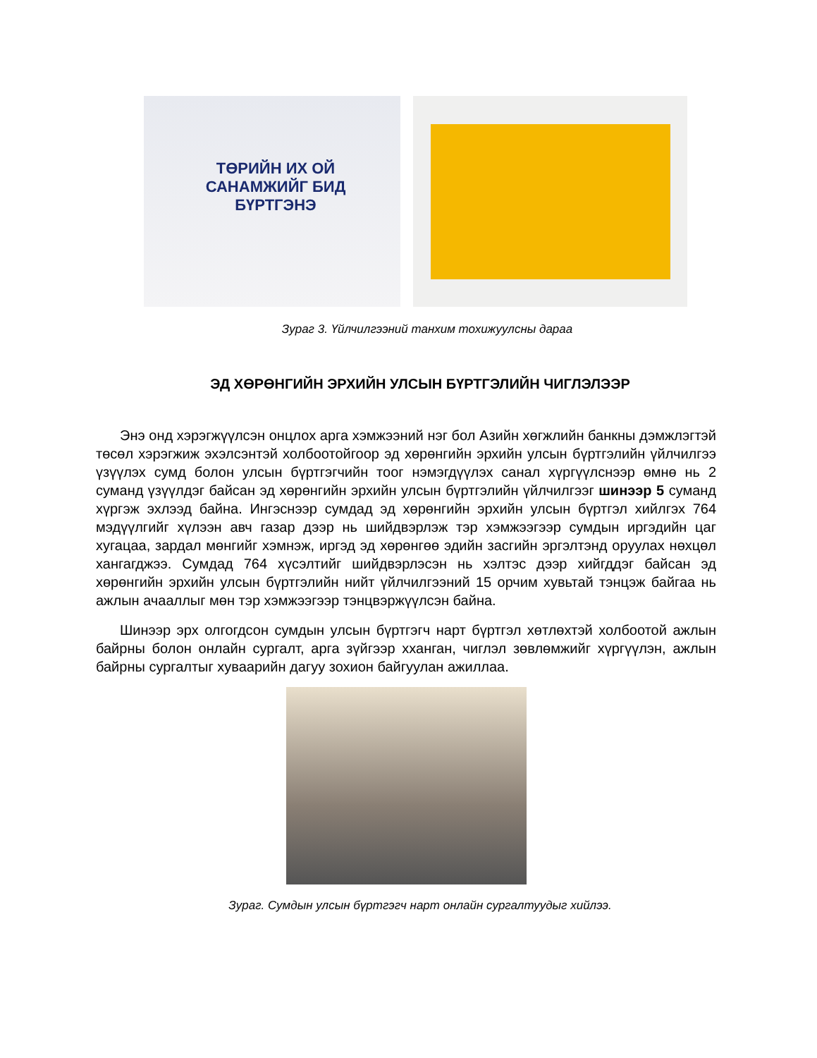ТӨРИЙН ИХ ОЙ САНАМЖИЙГ БИД БҮРТГЭНЭ
Зураг 3. Үйлчилгээний танхим тохижуулсны дараа
ЭД ХӨРӨНГИЙН ЭРХИЙН УЛСЫН БҮРТГЭЛИЙН ЧИГЛЭЛЭЭР
Энэ онд хэрэгжүүлсэн онцлох арга хэмжээний нэг бол Азийн хөгжлийн банкны дэмжлэгтэй төсөл хэрэгжиж эхэлсэнтэй холбоотойгоор эд хөрөнгийн эрхийн улсын бүртгэлийн үйлчилгээ үзүүлэх сумд болон улсын бүртгэгчийн тоог нэмэгдүүлэх санал хүргүүлснээр өмнө нь 2 суманд үзүүлдэг байсан эд хөрөнгийн эрхийн улсын бүртгэлийн үйлчилгээг шинээр 5 суманд хүргэж эхлээд байна. Ингэснээр сумдад эд хөрөнгийн эрхийн улсын бүртгэл хийлгэх 764 мэдүүлгийг хүлээн авч газар дээр нь шийдвэрлэж тэр хэмжээгээр сумдын иргэдийн цаг хугацаа, зардал мөнгийг хэмнэж, иргэд эд хөрөнгөө эдийн засгийн эргэлтэнд оруулах нөхцөл хангагджээ. Сумдад 764 хүсэлтийг шийдвэрлэсэн нь хэлтэс дээр хийгддэг байсан эд хөрөнгийн эрхийн улсын бүртгэлийн нийт үйлчилгээний 15 орчим хувьтай тэнцэж байгаа нь ажлын ачааллыг мөн тэр хэмжээгээр тэнцвэржүүлсэн байна.
Шинээр эрх олгогдсон сумдын улсын бүртгэгч нарт бүртгэл хөтлөхтэй холбоотой ажлын байрны болон онлайн сургалт, арга зүйгээр хханган, чиглэл зөвлөмжийг хүргүүлэн, ажлын байрны сургалтыг хуваарийн дагуу зохион байгуулан ажиллаа.
Зураг. Сумдын улсын бүртгэгч нарт онлайн сургалтуудыг хийлээ.